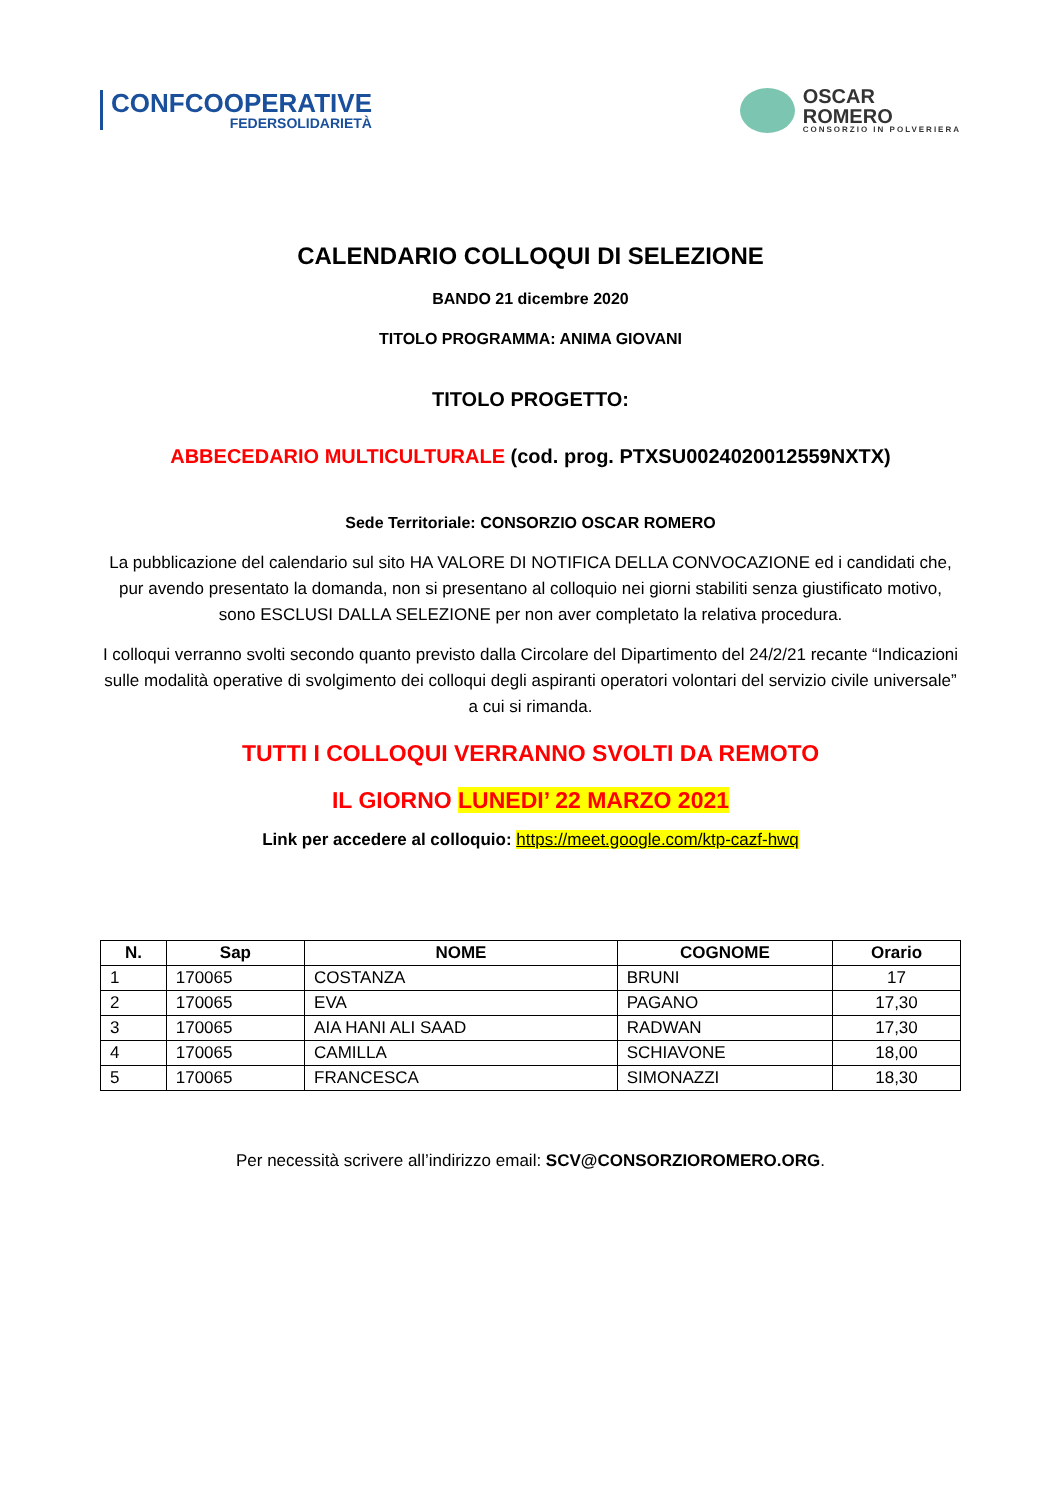CONFCOOPERATIVE
FEDERSOLIDARIETÀ
OSCAR
ROMERO
CONSORZIO IN POLVERIERA
CALENDARIO COLLOQUI DI SELEZIONE
BANDO 21 dicembre 2020
TITOLO PROGRAMMA: ANIMA GIOVANI
TITOLO PROGETTO:
ABBECEDARIO MULTICULTURALE (cod. prog. PTXSU0024020012559NXTX)
Sede Territoriale: CONSORZIO OSCAR ROMERO
La pubblicazione del calendario sul sito HA VALORE DI NOTIFICA DELLA CONVOCAZIONE ed i candidati che, pur avendo presentato la domanda, non si presentano al colloquio nei giorni stabiliti senza giustificato motivo, sono ESCLUSI DALLA SELEZIONE per non aver completato la relativa procedura.
I colloqui verranno svolti secondo quanto previsto dalla Circolare del Dipartimento del 24/2/21 recante “Indicazioni sulle modalità operative di svolgimento dei colloqui degli aspiranti operatori volontari del servizio civile universale” a cui si rimanda.
TUTTI I COLLOQUI VERRANNO SVOLTI DA REMOTO
IL GIORNO LUNEDI’ 22 MARZO 2021
Link per accedere al colloquio: https://meet.google.com/ktp-cazf-hwq
| N. | Sap | NOME | COGNOME | Orario |
| --- | --- | --- | --- | --- |
| 1 | 170065 | COSTANZA | BRUNI | 17 |
| 2 | 170065 | EVA | PAGANO | 17,30 |
| 3 | 170065 | AIA HANI ALI SAAD | RADWAN | 17,30 |
| 4 | 170065 | CAMILLA | SCHIAVONE | 18,00 |
| 5 | 170065 | FRANCESCA | SIMONAZZI | 18,30 |
Per necessità scrivere all’indirizzo email: SCV@CONSORZIOROMERO.ORG.